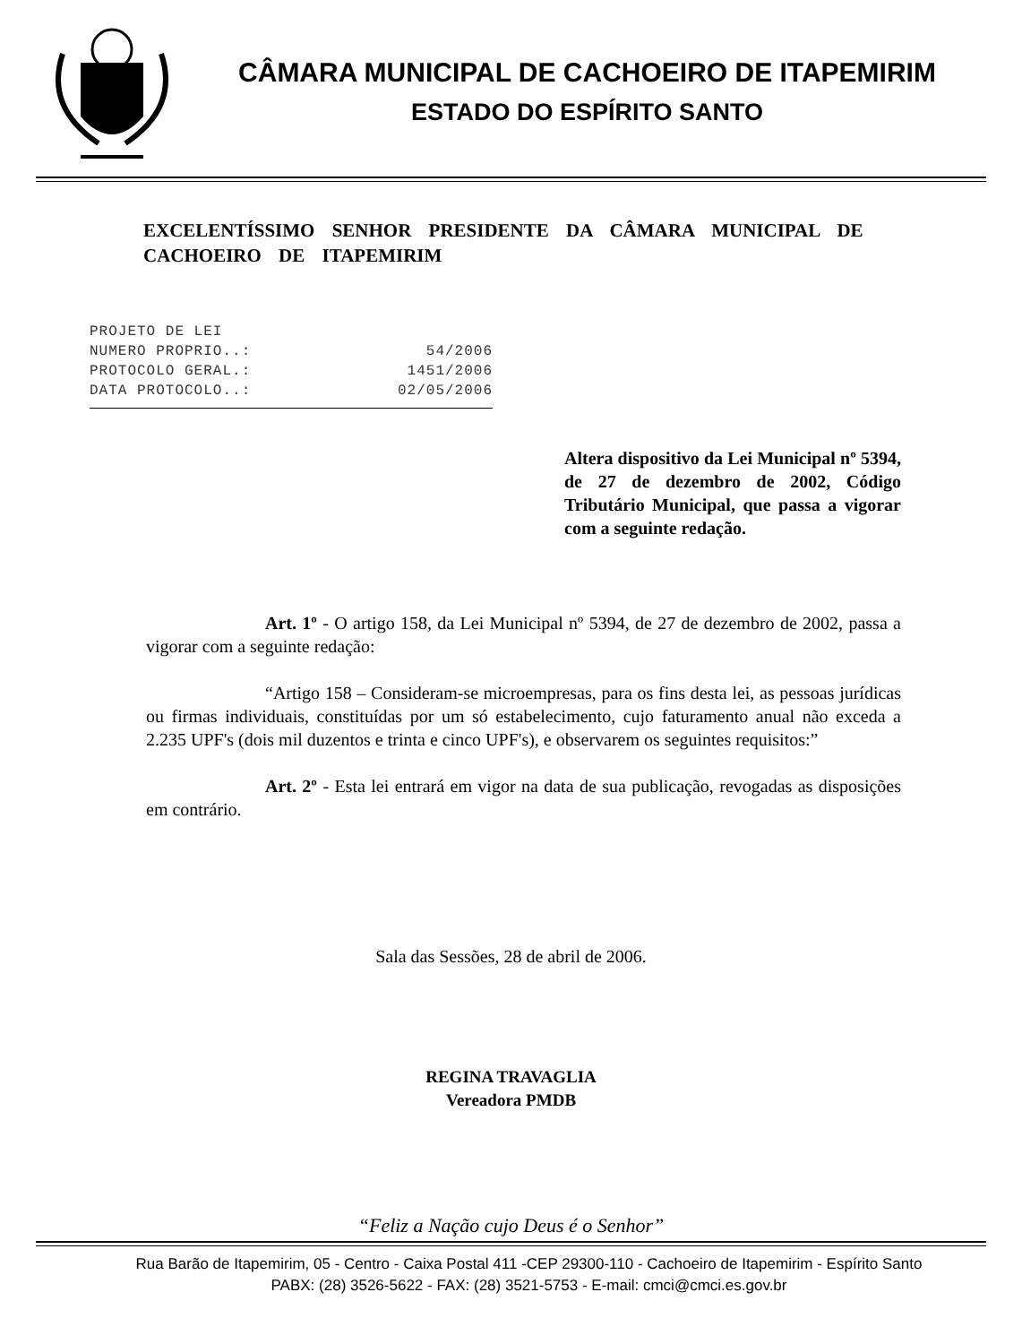CÂMARA MUNICIPAL DE CACHOEIRO DE ITAPEMIRIM
ESTADO DO ESPÍRITO SANTO
EXCELENTÍSSIMO SENHOR PRESIDENTE DA CÂMARA MUNICIPAL DE CACHOEIRO DE ITAPEMIRIM
PROJETO DE LEI
NUMERO PROPRIO..: 54/2006
PROTOCOLO GERAL.: 1451/2006
DATA PROTOCOLO..: 02/05/2006
Altera dispositivo da Lei Municipal nº 5394, de 27 de dezembro de 2002, Código Tributário Municipal, que passa a vigorar com a seguinte redação.
Art. 1º - O artigo 158, da Lei Municipal nº 5394, de 27 de dezembro de 2002, passa a vigorar com a seguinte redação:
“Artigo 158 – Consideram-se microempresas, para os fins desta lei, as pessoas jurídicas ou firmas individuais, constituídas por um só estabelecimento, cujo faturamento anual não exceda a 2.235 UPF's (dois mil duzentos e trinta e cinco UPF's), e observarem os seguintes requisitos:”
Art. 2º - Esta lei entrará em vigor na data de sua publicação, revogadas as disposições em contrário.
Sala das Sessões, 28 de abril de 2006.
REGINA TRAVAGLIA
Vereadora PMDB
“Feliz a Nação cujo Deus é o Senhor”
Rua Barão de Itapemirim, 05 - Centro - Caixa Postal 411 -CEP 29300-110 - Cachoeiro de Itapemirim - Espírito Santo
PABX: (28) 3526-5622 - FAX: (28) 3521-5753 - E-mail: cmci@cmci.es.gov.br